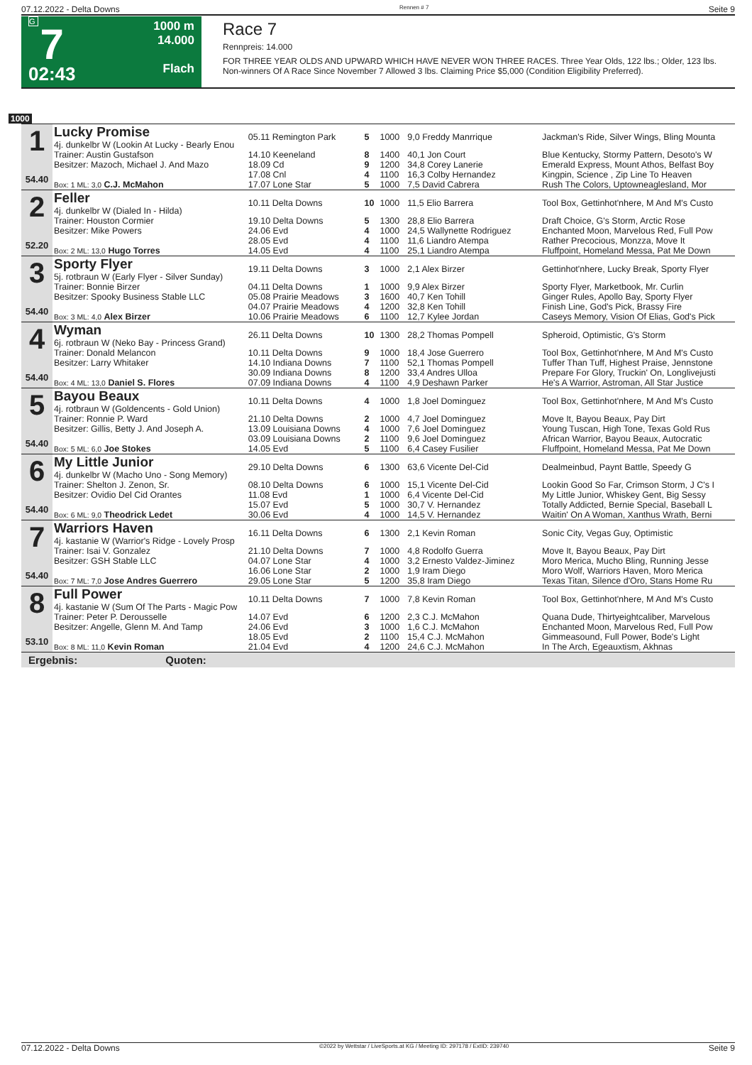07.12.2022 - Delta Downs Rennen # 7 Seite 9
G
7
02:43
1000 m
14.000
Flach
Race 7
Rennpreis: 14.000
FOR THREE YEAR OLDS AND UPWARD WHICH HAVE NEVER WON THREE RACES. Three Year Olds, 122 lbs.; Older, 123 lbs.
Non-winners Of A Race Since November 7 Allowed 3 lbs. Claiming Price $5,000 (Condition Eligibility Preferred).
1000
| 1 54.40 | Lucky Promise 4j. dunkelbr W (Lookin At Lucky - Bearly Enou | 05.11 Remington Park | 5 | 1000 | 9,0 Freddy Manrrique | Jackman's Ride, Silver Wings, Bling Mounta |
| | Trainer: Austin Gustafson | 14.10 Keeneland | 8 | 1400 | 40,1 Jon Court | Blue Kentucky, Stormy Pattern, Desoto's W |
| | Besitzer: Mazoch, Michael J. And Mazo | 18.09 Cd | 9 | 1200 | 34,8 Corey Lanerie | Emerald Express, Mount Athos, Belfast Boy |
| | | 17.08 Cnl | 4 | 1100 | 16,3 Colby Hernandez | Kingpin, Science , Zip Line To Heaven |
| | Box: 1 ML: 3,0 C.J. McMahon | 17.07 Lone Star | 5 | 1000 | 7,5 David Cabrera | Rush The Colors, Uptowneaglesland, Mor |
| 2 52.20 | Feller 4j. dunkelbr W (Dialed In - Hilda) | 10.11 Delta Downs | 10 | 1000 | 11,5 Elio Barrera | Tool Box, Gettinhot'nhere, M And M's Custo |
| | Trainer: Houston Cormier | 19.10 Delta Downs | 5 | 1300 | 28,8 Elio Barrera | Draft Choice, G's Storm, Arctic Rose |
| | Besitzer: Mike Powers | 24.06 Evd | 4 | 1000 | 24,5 Wallynette Rodriguez | Enchanted Moon, Marvelous Red, Full Pow |
| | | 28.05 Evd | 4 | 1100 | 11,6 Liandro Atempa | Rather Precocious, Monzza, Move It |
| | Box: 2 ML: 13,0 Hugo Torres | 14.05 Evd | 4 | 1100 | 25,1 Liandro Atempa | Fluffpoint, Homeland Messa, Pat Me Down |
| 3 54.40 | Sporty Flyer 5j. rotbraun W (Early Flyer - Silver Sunday) | 19.11 Delta Downs | 3 | 1000 | 2,1 Alex Birzer | Gettinhot'nhere, Lucky Break, Sporty Flyer |
| | Trainer: Bonnie Birzer | 04.11 Delta Downs | 1 | 1000 | 9,9 Alex Birzer | Sporty Flyer, Marketbook, Mr. Curlin |
| | Besitzer: Spooky Business Stable LLC | 05.08 Prairie Meadows | 3 | 1600 | 40,7 Ken Tohill | Ginger Rules, Apollo Bay, Sporty Flyer |
| | | 04.07 Prairie Meadows | 4 | 1200 | 32,8 Ken Tohill | Finish Line, God's Pick, Brassy Fire |
| | Box: 3 ML: 4,0 Alex Birzer | 10.06 Prairie Meadows | 6 | 1100 | 12,7 Kylee Jordan | Caseys Memory, Vision Of Elias, God's Pick |
| 4 54.40 | Wyman 6j. rotbraun W (Neko Bay - Princess Grand) | 26.11 Delta Downs | 10 | 1300 | 28,2 Thomas Pompell | Spheroid, Optimistic, G's Storm |
| | Trainer: Donald Melancon | 10.11 Delta Downs | 9 | 1000 | 18,4 Jose Guerrero | Tool Box, Gettinhot'nhere, M And M's Custo |
| | Besitzer: Larry Whitaker | 14.10 Indiana Downs | 7 | 1100 | 52,1 Thomas Pompell | Tuffer Than Tuff, Highest Praise, Jennstone |
| | | 30.09 Indiana Downs | 8 | 1200 | 33,4 Andres Ulloa | Prepare For Glory, Truckin' On, Longlivejusti |
| | Box: 4 ML: 13,0 Daniel S. Flores | 07.09 Indiana Downs | 4 | 1100 | 4,9 Deshawn Parker | He's A Warrior, Astroman, All Star Justice |
| 5 54.40 | Bayou Beaux 4j. rotbraun W (Goldencents - Gold Union) | 10.11 Delta Downs | 4 | 1000 | 1,8 Joel Dominguez | Tool Box, Gettinhot'nhere, M And M's Custo |
| | Trainer: Ronnie P. Ward | 21.10 Delta Downs | 2 | 1000 | 4,7 Joel Dominguez | Move It, Bayou Beaux, Pay Dirt |
| | Besitzer: Gillis, Betty J. And Joseph A. | 13.09 Louisiana Downs | 4 | 1000 | 7,6 Joel Dominguez | Young Tuscan, High Tone, Texas Gold Rus |
| | | 03.09 Louisiana Downs | 2 | 1100 | 9,6 Joel Dominguez | African Warrior, Bayou Beaux, Autocratic |
| | Box: 5 ML: 6,0 Joe Stokes | 14.05 Evd | 5 | 1100 | 6,4 Casey Fusilier | Fluffpoint, Homeland Messa, Pat Me Down |
| 6 54.40 | My Little Junior 4j. dunkelbr W (Macho Uno - Song Memory) | 29.10 Delta Downs | 6 | 1300 | 63,6 Vicente Del-Cid | Dealmeinbud, Paynt Battle, Speedy G |
| | Trainer: Shelton J. Zenon, Sr. | 08.10 Delta Downs | 6 | 1000 | 15,1 Vicente Del-Cid | Lookin Good So Far, Crimson Storm, J C's I |
| | Besitzer: Ovidio Del Cid Orantes | 11.08 Evd | 1 | 1000 | 6,4 Vicente Del-Cid | My Little Junior, Whiskey Gent, Big Sessy |
| | | 15.07 Evd | 5 | 1000 | 30,7 V. Hernandez | Totally Addicted, Bernie Special, Baseball L |
| | Box: 6 ML: 9,0 Theodrick Ledet | 30.06 Evd | 4 | 1000 | 14,5 V. Hernandez | Waitin' On A Woman, Xanthus Wrath, Berni |
| 7 54.40 | Warriors Haven 4j. kastanie W (Warrior's Ridge - Lovely Prosp | 16.11 Delta Downs | 6 | 1300 | 2,1 Kevin Roman | Sonic City, Vegas Guy, Optimistic |
| | Trainer: Isai V. Gonzalez | 21.10 Delta Downs | 7 | 1000 | 4,8 Rodolfo Guerra | Move It, Bayou Beaux, Pay Dirt |
| | Besitzer: GSH Stable LLC | 04.07 Lone Star | 4 | 1000 | 3,2 Ernesto Valdez-Jiminez | Moro Merica, Mucho Bling, Running Jesse |
| | | 16.06 Lone Star | 2 | 1000 | 1,9 Iram Diego | Moro Wolf, Warriors Haven, Moro Merica |
| | Box: 7 ML: 7,0 Jose Andres Guerrero | 29.05 Lone Star | 5 | 1200 | 35,8 Iram Diego | Texas Titan, Silence d'Oro, Stans Home Ru |
| 8 53.10 | Full Power 4j. kastanie W (Sum Of The Parts - Magic Pow | 10.11 Delta Downs | 7 | 1000 | 7,8 Kevin Roman | Tool Box, Gettinhot'nhere, M And M's Custo |
| | Trainer: Peter P. Derousselle | 14.07 Evd | 6 | 1200 | 2,3 C.J. McMahon | Quana Dude, Thirtyeightcaliber, Marvelous |
| | Besitzer: Angelle, Glenn M. And Tamp | 24.06 Evd | 3 | 1000 | 1,6 C.J. McMahon | Enchanted Moon, Marvelous Red, Full Pow |
| | | 18.05 Evd | 2 | 1100 | 15,4 C.J. McMahon | Gimmeasound, Full Power, Bode's Light |
| | Box: 8 ML: 11,0 Kevin Roman | 21.04 Evd | 4 | 1200 | 24,6 C.J. McMahon | In The Arch, Egeauxtism, Akhnas |
Ergebnis: Quoten:
07.12.2022 - Delta Downs ©2022 by Wettstar / LiveSports.at KG / Meeting ID: 297178 / ExtID: 239740 Seite 9